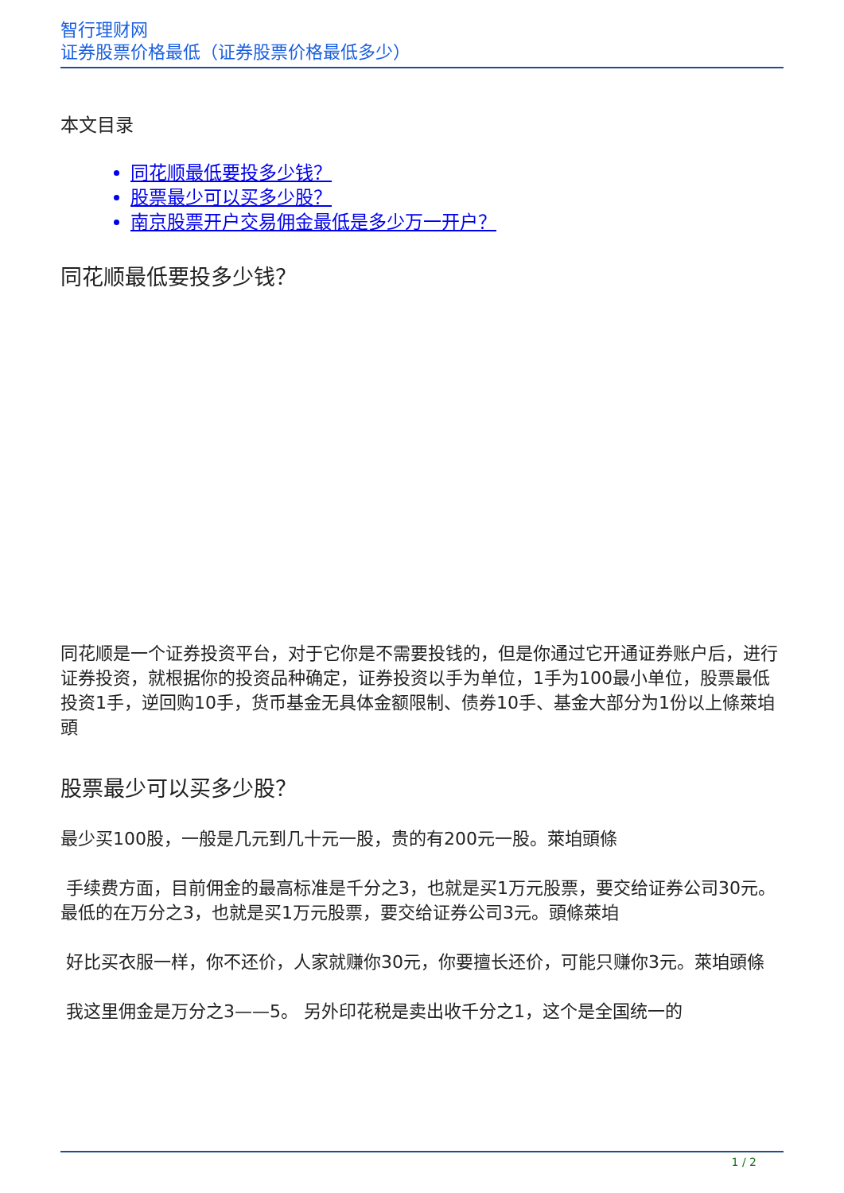智行理财网
证券股票价格最低（证券股票价格最低多少）
本文目录
同花顺最低要投多少钱？
股票最少可以买多少股？
南京股票开户交易佣金最低是多少万一开户？
同花顺最低要投多少钱？
同花顺是一个证券投资平台，对于它你是不需要投钱的，但是你通过它开通证券账户后，进行证券投资，就根据你的投资品种确定，证券投资以手为单位，1手为100最小单位，股票最低投资1手，逆回购10手，货币基金无具体金额限制、债券10手、基金大部分为1份以上條萊垍頭
股票最少可以买多少股？
最少买100股，一般是几元到几十元一股，贵的有200元一股。萊垍頭條
手续费方面，目前佣金的最高标准是千分之3，也就是买1万元股票，要交给证券公司30元。
最低的在万分之3，也就是买1万元股票，要交给证券公司3元。頭條萊垍
好比买衣服一样，你不还价，人家就赚你30元，你要擅长还价，可能只赚你3元。萊垍頭條
我这里佣金是万分之3——5。 另外印花税是卖出收千分之1，这个是全国统一的
1 / 2